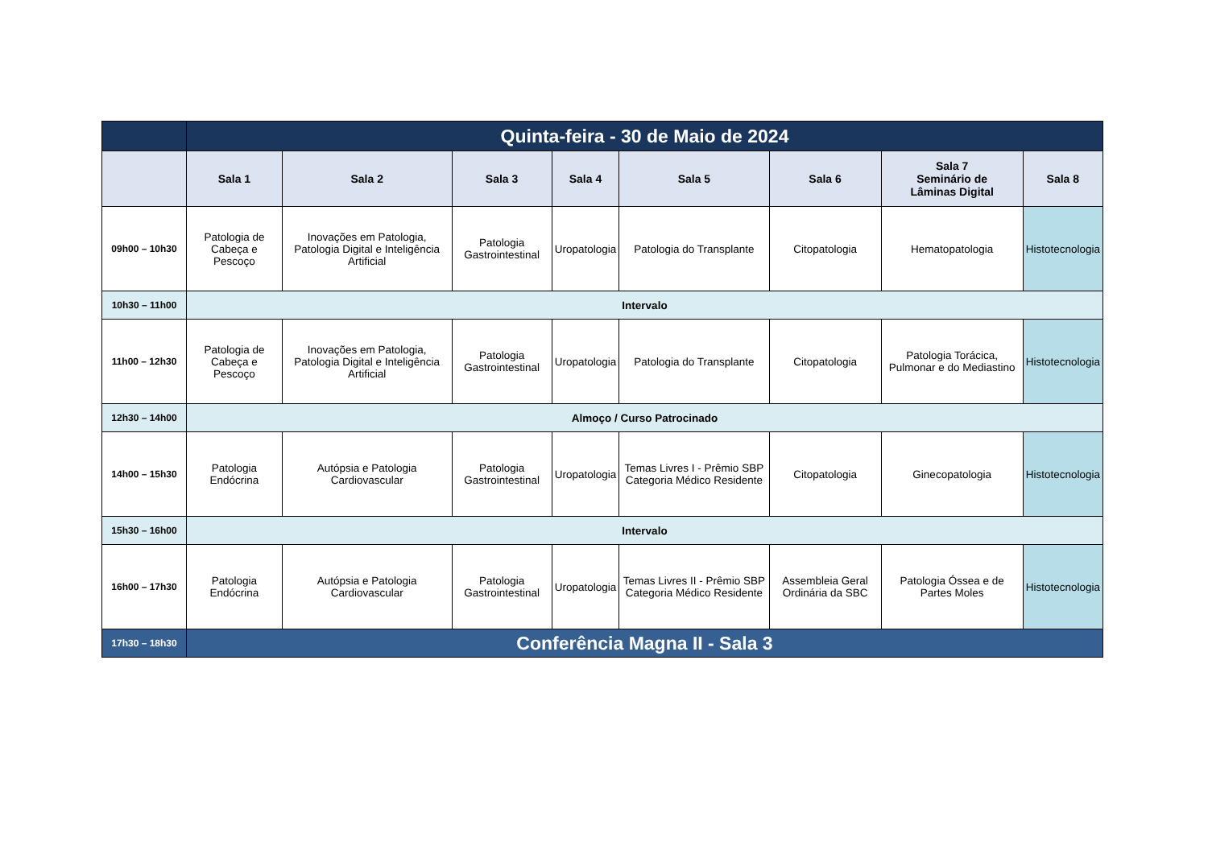| | Quinta-feira - 30 de Maio de 2024 | | | | | | | |
| | Sala 1 | Sala 2 | Sala 3 | Sala 4 | Sala 5 | Sala 6 | Sala 7 Seminário de Lâminas Digital | Sala 8 |
| 09h00 – 10h30 | Patologia de Cabeça e Pescoço | Inovações em Patologia, Patologia Digital e Inteligência Artificial | Patologia Gastrointestinal | Uropatologia | Patologia do Transplante | Citopatologia | Hematopatologia | Histotecnologia |
| 10h30 – 11h00 | Intervalo | | | | | | | |
| 11h00 – 12h30 | Patologia de Cabeça e Pescoço | Inovações em Patologia, Patologia Digital e Inteligência Artificial | Patologia Gastrointestinal | Uropatologia | Patologia do Transplante | Citopatologia | Patologia Torácica, Pulmonar e do Mediastino | Histotecnologia |
| 12h30 – 14h00 | Almoço / Curso Patrocinado | | | | | | | |
| 14h00 – 15h30 | Patologia Endócrina | Autópsia e Patologia Cardiovascular | Patologia Gastrointestinal | Uropatologia | Temas Livres I - Prêmio SBP Categoria Médico Residente | Citopatologia | Ginecopatologia | Histotecnologia |
| 15h30 – 16h00 | Intervalo | | | | | | | |
| 16h00 – 17h30 | Patologia Endócrina | Autópsia e Patologia Cardiovascular | Patologia Gastrointestinal | Uropatologia | Temas Livres II - Prêmio SBP Categoria Médico Residente | Assembleia Geral Ordinária da SBC | Patologia Óssea e de Partes Moles | Histotecnologia |
| 17h30 – 18h30 | Conferência Magna II - Sala 3 | | | | | | | |